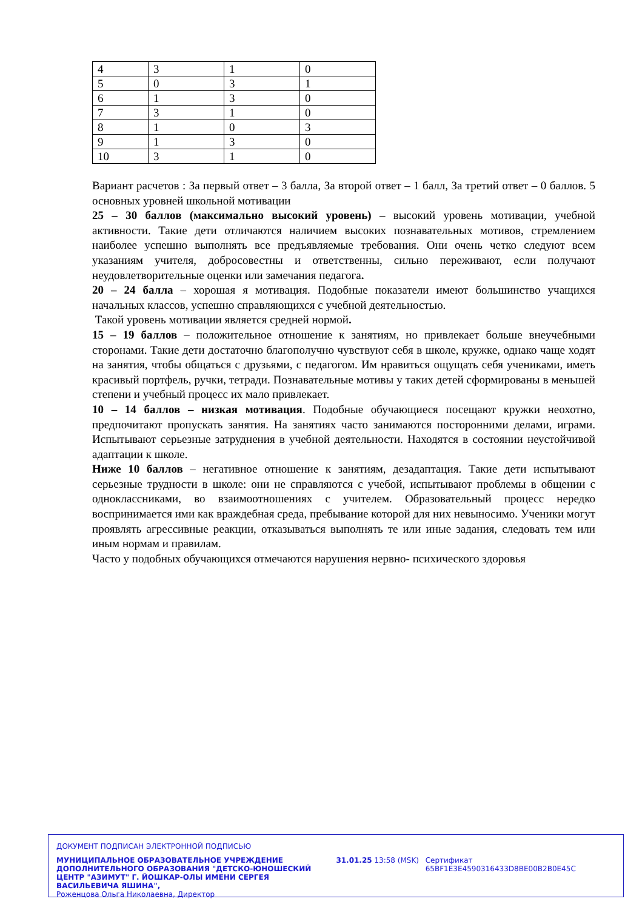| 4 | 3 | 1 | 0 |
| 5 | 0 | 3 | 1 |
| 6 | 1 | 3 | 0 |
| 7 | 3 | 1 | 0 |
| 8 | 1 | 0 | 3 |
| 9 | 1 | 3 | 0 |
| 10 | 3 | 1 | 0 |
Вариант расчетов : За первый ответ – 3 балла, За второй ответ – 1 балл, За третий ответ – 0 баллов. 5 основных уровней школьной мотивации
25 – 30 баллов (максимально высокий уровень) – высокий уровень мотивации, учебной активности. Такие дети отличаются наличием высоких познавательных мотивов, стремлением наиболее успешно выполнять все предъявляемые требования. Они очень четко следуют всем указаниям учителя, добросовестны и ответственны, сильно переживают, если получают неудовлетворительные оценки или замечания педагога.
20 – 24 балла – хорошая я мотивация. Подобные показатели имеют большинство учащихся начальных классов, успешно справляющихся с учебной деятельностью.
Такой уровень мотивации является средней нормой.
15 – 19 баллов – положительное отношение к занятиям, но привлекает больше внеучебными сторонами. Такие дети достаточно благополучно чувствуют себя в школе, кружке, однако чаще ходят на занятия, чтобы общаться с друзьями, с педагогом. Им нравиться ощущать себя учениками, иметь красивый портфель, ручки, тетради. Познавательные мотивы у таких детей сформированы в меньшей степени и учебный процесс их мало привлекает.
10 – 14 баллов – низкая мотивация. Подобные обучающиеся посещают кружки неохотно, предпочитают пропускать занятия. На занятиях часто занимаются посторонними делами, играми. Испытывают серьезные затруднения в учебной деятельности. Находятся в состоянии неустойчивой адаптации к школе.
Ниже 10 баллов – негативное отношение к занятиям, дезадаптация. Такие дети испытывают серьезные трудности в школе: они не справляются с учебой, испытывают проблемы в общении с одноклассниками, во взаимоотношениях с учителем. Образовательный процесс нередко воспринимается ими как враждебная среда, пребывание которой для них невыносимо. Ученики могут проявлять агрессивные реакции, отказываться выполнять те или иные задания, следовать тем или иным нормам и правилам.
Часто у подобных обучающихся отмечаются нарушения нервно- психического здоровья
ДОКУМЕНТ ПОДПИСАН ЭЛЕКТРОННОЙ ПОДПИСЬЮ
МУНИЦИПАЛЬНОЕ ОБРАЗОВАТЕЛЬНОЕ УЧРЕЖДЕНИЕ ДОПОЛНИТЕЛЬНОГО ОБРАЗОВАНИЯ "ДЕТСКО-ЮНОШЕСКИЙ ЦЕНТР "АЗИМУТ" Г. ЙОШКАР-ОЛЫ ИМЕНИ СЕРГЕЯ ВАСИЛЬЕВИЧА ЯШИНА",
Роженцова Ольга Николаевна, Директор
31.01.25 13:58 (MSK) Сертификат 65BF1E3E4590316433D8BE00B2B0E45C